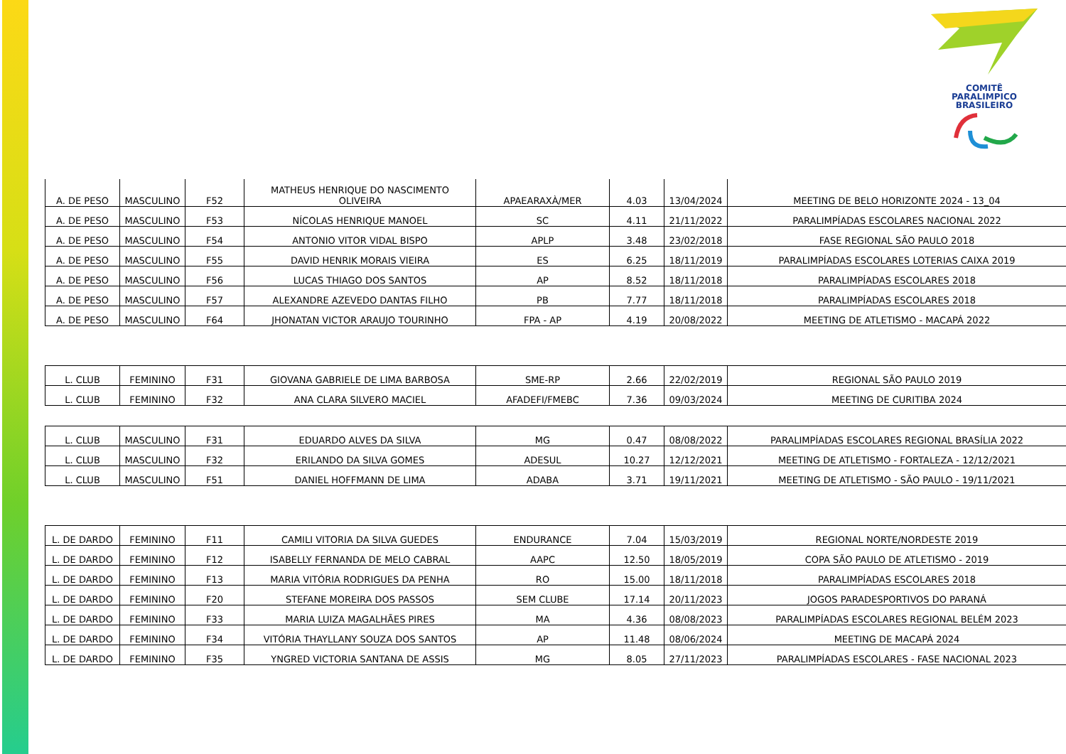COMITÊ
PARALIMPICO
BRASILEIRO
| A. DE PESO | MASCULINO | F52 | MATHEUS HENRIQUE DO NASCIMENTO OLIVEIRA | APAEARAXÀ/MER | 4.03 | 13/04/2024 | MEETING DE BELO HORIZONTE 2024 - 13_04 |
| A. DE PESO | MASCULINO | F53 | NÍCOLAS HENRIQUE MANOEL | SC | 4.11 | 21/11/2022 | PARALIMPÍADAS ESCOLARES NACIONAL 2022 |
| A. DE PESO | MASCULINO | F54 | ANTONIO VITOR VIDAL BISPO | APLP | 3.48 | 23/02/2018 | FASE REGIONAL SÃO PAULO 2018 |
| A. DE PESO | MASCULINO | F55 | DAVID HENRIK MORAIS VIEIRA | ES | 6.25 | 18/11/2019 | PARALIMPÍADAS ESCOLARES LOTERIAS CAIXA 2019 |
| A. DE PESO | MASCULINO | F56 | LUCAS THIAGO DOS SANTOS | AP | 8.52 | 18/11/2018 | PARALIMPÍADAS ESCOLARES 2018 |
| A. DE PESO | MASCULINO | F57 | ALEXANDRE AZEVEDO DANTAS FILHO | PB | 7.77 | 18/11/2018 | PARALIMPÍADAS ESCOLARES 2018 |
| A. DE PESO | MASCULINO | F64 | JHONATAN VICTOR ARAUJO TOURINHO | FPA - AP | 4.19 | 20/08/2022 | MEETING DE ATLETISMO - MACAPÁ 2022 |
| L. CLUB | FEMININO | F31 | GIOVANA GABRIELE DE LIMA BARBOSA | SME-RP | 2.66 | 22/02/2019 | REGIONAL SÃO PAULO 2019 |
| L. CLUB | FEMININO | F32 | ANA CLARA SILVERO MACIEL | AFADEFI/FMEBC | 7.36 | 09/03/2024 | MEETING DE CURITIBA 2024 |
| L. CLUB | MASCULINO | F31 | EDUARDO ALVES DA SILVA | MG | 0.47 | 08/08/2022 | PARALIMPÍADAS ESCOLARES REGIONAL BRASÍLIA 2022 |
| L. CLUB | MASCULINO | F32 | ERILANDO DA SILVA GOMES | ADESUL | 10.27 | 12/12/2021 | MEETING DE ATLETISMO - FORTALEZA - 12/12/2021 |
| L. CLUB | MASCULINO | F51 | DANIEL HOFFMANN DE LIMA | ADABA | 3.71 | 19/11/2021 | MEETING DE ATLETISMO - SÃO PAULO - 19/11/2021 |
| L. DE DARDO | FEMININO | F11 | CAMILI VITORIA DA SILVA GUEDES | ENDURANCE | 7.04 | 15/03/2019 | REGIONAL NORTE/NORDESTE 2019 |
| L. DE DARDO | FEMININO | F12 | ISABELLY FERNANDA DE MELO CABRAL | AAPC | 12.50 | 18/05/2019 | COPA SÃO PAULO DE ATLETISMO - 2019 |
| L. DE DARDO | FEMININO | F13 | MARIA VITÓRIA RODRIGUES DA PENHA | RO | 15.00 | 18/11/2018 | PARALIMPÍADAS ESCOLARES 2018 |
| L. DE DARDO | FEMININO | F20 | STEFANE MOREIRA DOS PASSOS | SEM CLUBE | 17.14 | 20/11/2023 | JOGOS PARADESPORTIVOS DO PARANÁ |
| L. DE DARDO | FEMININO | F33 | MARIA LUIZA MAGALHÃES PIRES | MA | 4.36 | 08/08/2023 | PARALIMPÍADAS ESCOLARES REGIONAL BELÉM 2023 |
| L. DE DARDO | FEMININO | F34 | VITÓRIA THAYLLANY SOUZA DOS SANTOS | AP | 11.48 | 08/06/2024 | MEETING DE MACAPÁ 2024 |
| L. DE DARDO | FEMININO | F35 | YNGRED VICTORIA SANTANA DE ASSIS | MG | 8.05 | 27/11/2023 | PARALIMPÍADAS ESCOLARES - FASE NACIONAL 2023 |